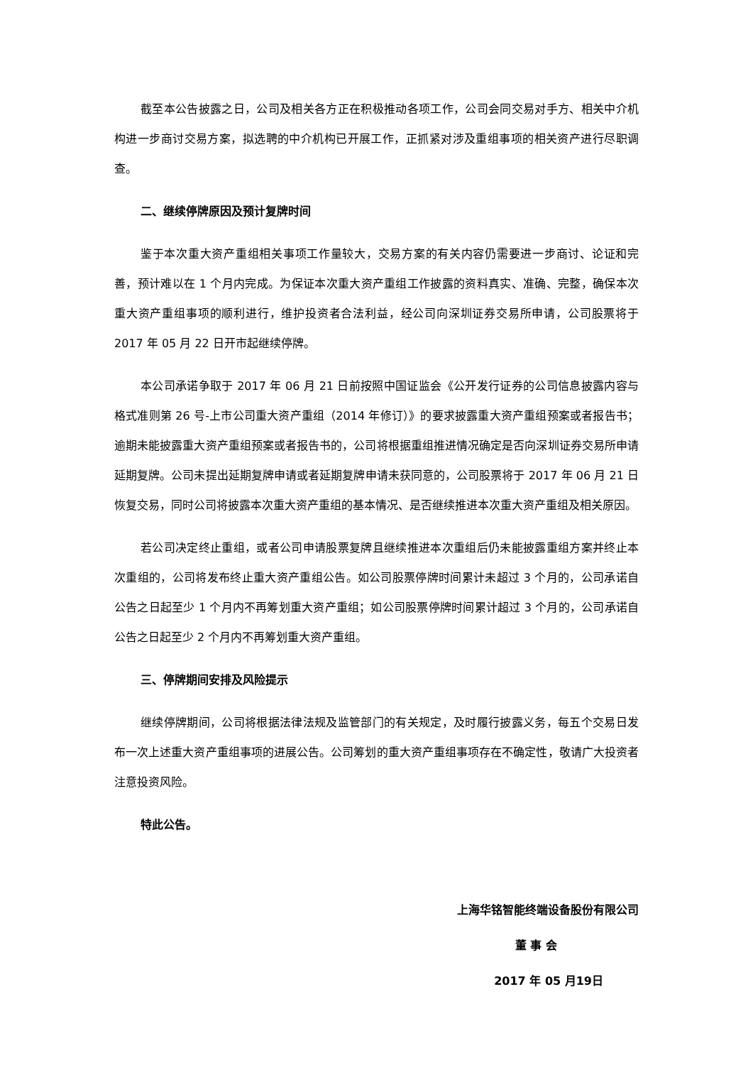截至本公告披露之日，公司及相关各方正在积极推动各项工作，公司会同交易对手方、相关中介机构进一步商讨交易方案，拟选聘的中介机构已开展工作，正抓紧对涉及重组事项的相关资产进行尽职调查。
二、继续停牌原因及预计复牌时间
鉴于本次重大资产重组相关事项工作量较大，交易方案的有关内容仍需要进一步商讨、论证和完善，预计难以在 1 个月内完成。为保证本次重大资产重组工作披露的资料真实、准确、完整，确保本次重大资产重组事项的顺利进行，维护投资者合法利益，经公司向深圳证券交易所申请，公司股票将于 2017 年 05 月 22 日开市起继续停牌。
本公司承诺争取于 2017 年 06 月 21 日前按照中国证监会《公开发行证券的公司信息披露内容与格式准则第 26 号-上市公司重大资产重组（2014 年修订）》的要求披露重大资产重组预案或者报告书；逾期未能披露重大资产重组预案或者报告书的，公司将根据重组推进情况确定是否向深圳证券交易所申请延期复牌。公司未提出延期复牌申请或者延期复牌申请未获同意的，公司股票将于 2017 年 06 月 21 日恢复交易，同时公司将披露本次重大资产重组的基本情况、是否继续推进本次重大资产重组及相关原因。
若公司决定终止重组，或者公司申请股票复牌且继续推进本次重组后仍未能披露重组方案并终止本次重组的，公司将发布终止重大资产重组公告。如公司股票停牌时间累计未超过 3 个月的，公司承诺自公告之日起至少 1 个月内不再筹划重大资产重组；如公司股票停牌时间累计超过 3 个月的，公司承诺自公告之日起至少 2 个月内不再筹划重大资产重组。
三、停牌期间安排及风险提示
继续停牌期间，公司将根据法律法规及监管部门的有关规定，及时履行披露义务，每五个交易日发布一次上述重大资产重组事项的进展公告。公司筹划的重大资产重组事项存在不确定性，敬请广大投资者注意投资风险。
特此公告。
上海华铭智能终端设备股份有限公司
董 事 会
2017 年 05 月19日